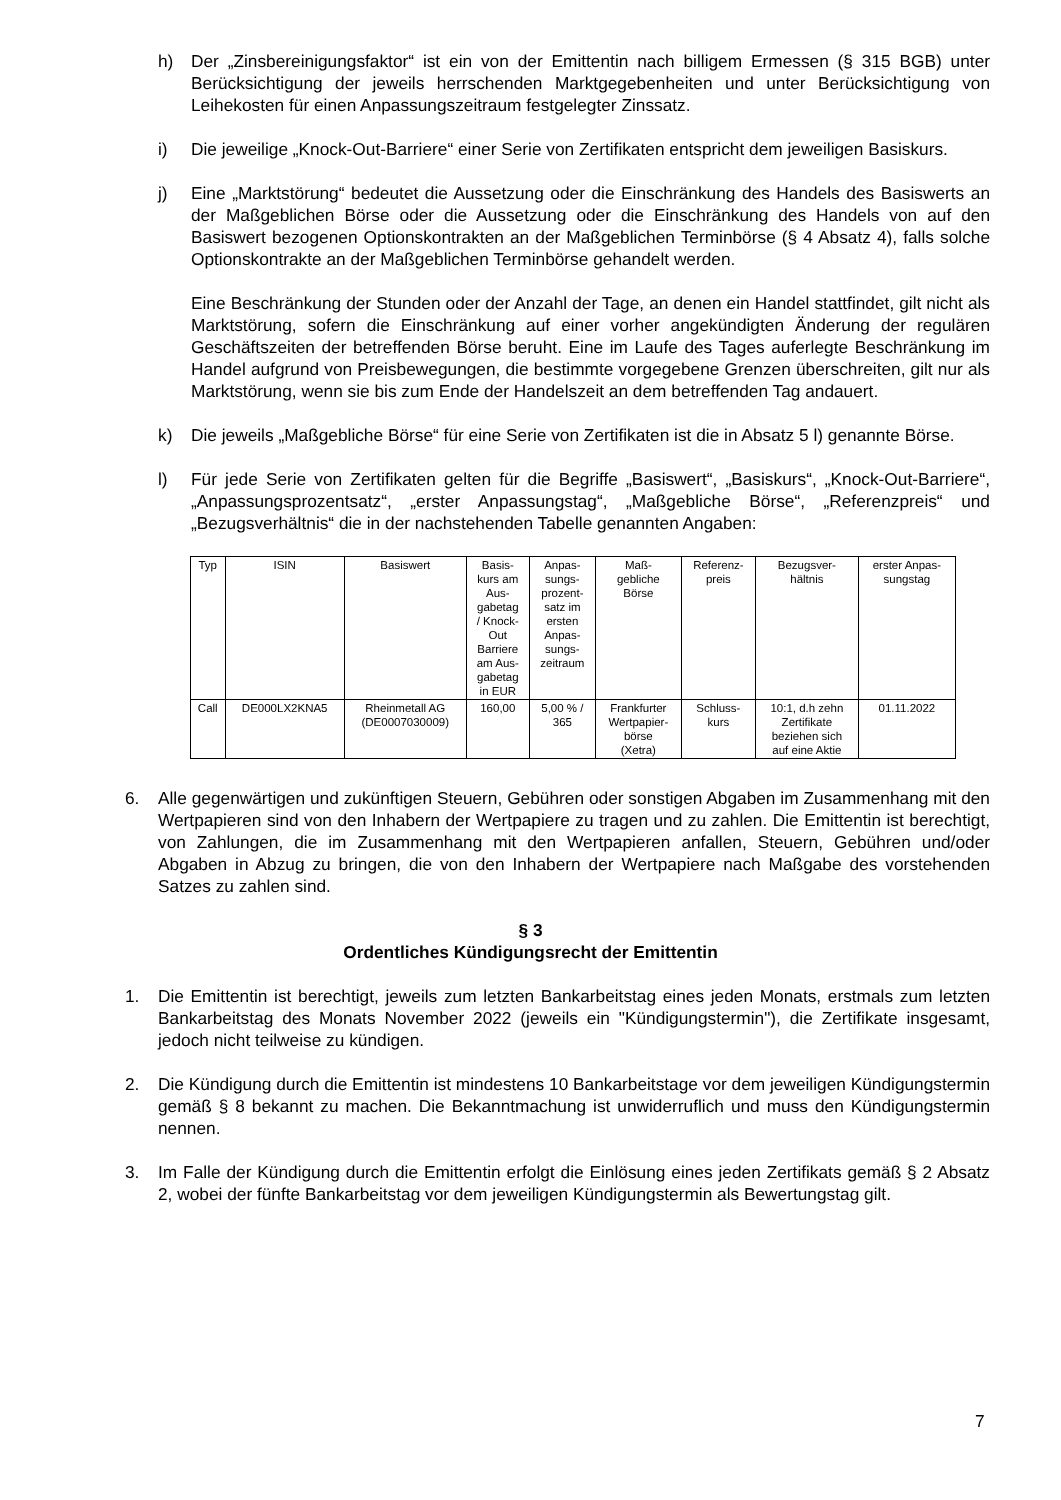h) Der „Zinsbereinigungsfaktor“ ist ein von der Emittentin nach billigem Ermessen (§ 315 BGB) unter Berücksichtigung der jeweils herrschenden Marktgegebenheiten und unter Berücksichtigung von Leihekosten für einen Anpassungszeitraum festgelegter Zinssatz.
i) Die jeweilige „Knock-Out-Barriere“ einer Serie von Zertifikaten entspricht dem jeweiligen Basiskurs.
j) Eine „Marktstörung“ bedeutet die Aussetzung oder die Einschränkung des Handels des Basiswerts an der Maßgeblichen Börse oder die Aussetzung oder die Einschränkung des Handels von auf den Basiswert bezogenen Optionskontrakten an der Maßgeblichen Terminbörse (§ 4 Absatz 4), falls solche Optionskontrakte an der Maßgeblichen Terminbörse gehandelt werden.
Eine Beschränkung der Stunden oder der Anzahl der Tage, an denen ein Handel stattfindet, gilt nicht als Marktstörung, sofern die Einschränkung auf einer vorher angekündigten Änderung der regulären Geschäftszeiten der betreffenden Börse beruht. Eine im Laufe des Tages auferlegte Beschränkung im Handel aufgrund von Preisbewegungen, die bestimmte vorgegebene Grenzen überschreiten, gilt nur als Marktstörung, wenn sie bis zum Ende der Handelszeit an dem betreffenden Tag andauert.
k) Die jeweils „Maßgebliche Börse“ für eine Serie von Zertifikaten ist die in Absatz 5 l) genannte Börse.
l) Für jede Serie von Zertifikaten gelten für die Begriffe „Basiswert“, „Basiskurs“, „Knock-Out-Barriere“, „Anpassungsprozentsatz“, „erster Anpassungstag“, „Maßgebliche Börse“, „Referenzpreis“ und „Bezugsverhältnis“ die in der nachstehenden Tabelle genannten Angaben:
| Typ | ISIN | Basiswert | Basis- kurs am Aus- gabetag / Knock- Out Barriere am Aus- gabetag in EUR | Anpas- sungs- prozent- satz im ersten Anpas- sungs- zeitraum | Maß- gebliche Börse | Referenz- preis | Bezugsver- hältnis | erster Anpas- sungstag |
| --- | --- | --- | --- | --- | --- | --- | --- | --- |
| Call | DE000LX2KNA5 | Rheinmetall AG (DE0007030009) | 160,00 | 5,00 % / 365 | Frankfurter Wertpapier- börse (Xetra) | Schluss- kurs | 10:1, d.h zehn Zertifikate beziehen sich auf eine Aktie | 01.11.2022 |
6. Alle gegenwärtigen und zukünftigen Steuern, Gebühren oder sonstigen Abgaben im Zusammenhang mit den Wertpapieren sind von den Inhabern der Wertpapiere zu tragen und zu zahlen. Die Emittentin ist berechtigt, von Zahlungen, die im Zusammenhang mit den Wertpapieren anfallen, Steuern, Gebühren und/oder Abgaben in Abzug zu bringen, die von den Inhabern der Wertpapiere nach Maßgabe des vorstehenden Satzes zu zahlen sind.
§ 3
Ordentliches Kündigungsrecht der Emittentin
1. Die Emittentin ist berechtigt, jeweils zum letzten Bankarbeitstag eines jeden Monats, erstmals zum letzten Bankarbeitstag des Monats November 2022 (jeweils ein "Kündigungstermin"), die Zertifikate insgesamt, jedoch nicht teilweise zu kündigen.
2. Die Kündigung durch die Emittentin ist mindestens 10 Bankarbeitstage vor dem jeweiligen Kündigungstermin gemäß § 8 bekannt zu machen. Die Bekanntmachung ist unwiderruflich und muss den Kündigungstermin nennen.
3. Im Falle der Kündigung durch die Emittentin erfolgt die Einlösung eines jeden Zertifikats gemäß § 2 Absatz 2, wobei der fünfte Bankarbeitstag vor dem jeweiligen Kündigungstermin als Bewertungstag gilt.
7